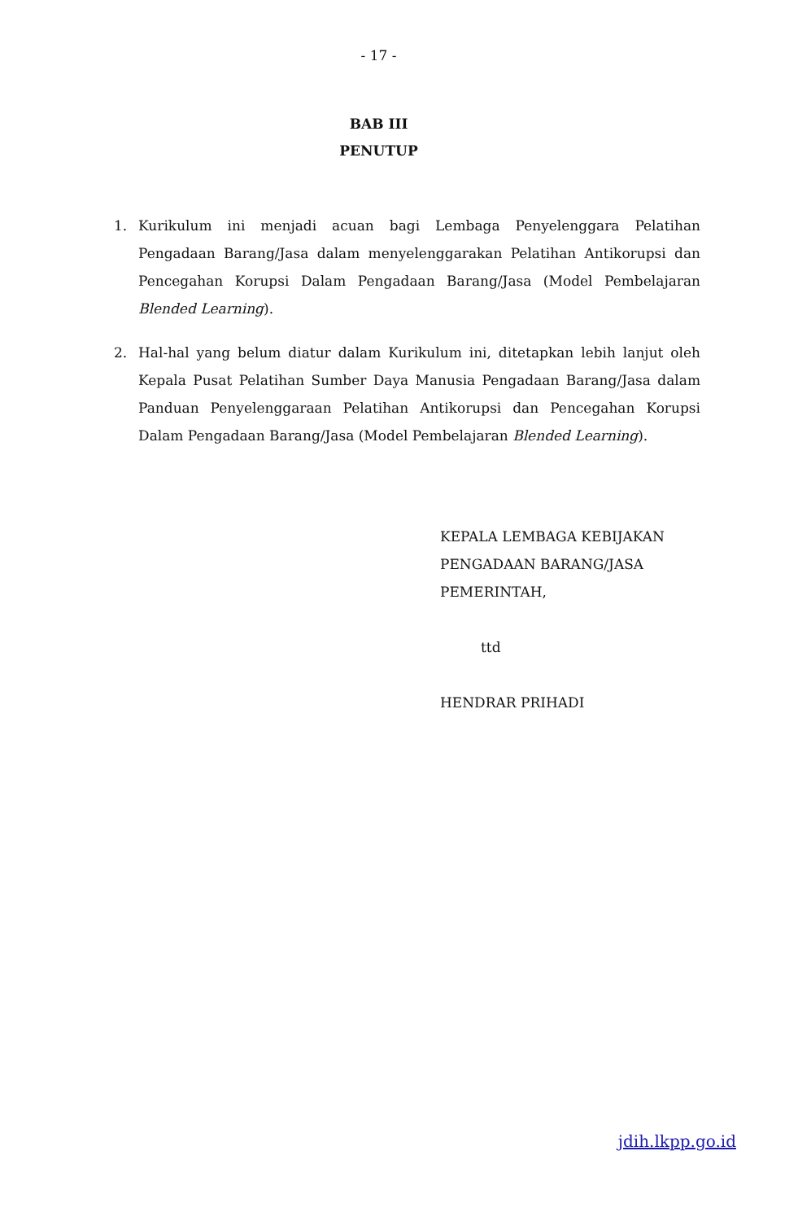- 17 -
BAB III
PENUTUP
1. Kurikulum ini menjadi acuan bagi Lembaga Penyelenggara Pelatihan Pengadaan Barang/Jasa dalam menyelenggarakan Pelatihan Antikorupsi dan Pencegahan Korupsi Dalam Pengadaan Barang/Jasa (Model Pembelajaran Blended Learning).
2. Hal-hal yang belum diatur dalam Kurikulum ini, ditetapkan lebih lanjut oleh Kepala Pusat Pelatihan Sumber Daya Manusia Pengadaan Barang/Jasa dalam Panduan Penyelenggaraan Pelatihan Antikorupsi dan Pencegahan Korupsi Dalam Pengadaan Barang/Jasa (Model Pembelajaran Blended Learning).
KEPALA LEMBAGA KEBIJAKAN
PENGADAAN BARANG/JASA
PEMERINTAH,
ttd
HENDRAR PRIHADI
jdih.lkpp.go.id